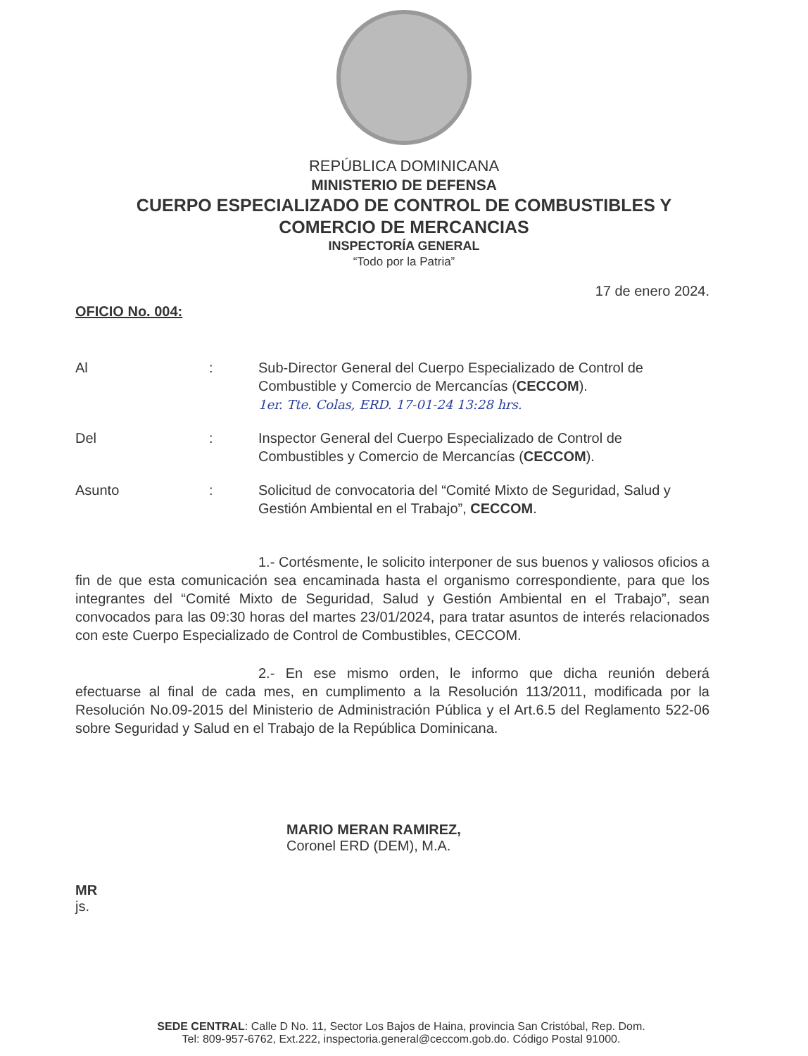REPÚBLICA DOMINICANA
MINISTERIO DE DEFENSA
CUERPO ESPECIALIZADO DE CONTROL DE COMBUSTIBLES Y
COMERCIO DE MERCANCIAS
INSPECTORÍA GENERAL
“Todo por la Patria”
17 de enero 2024.
OFICIO No. 004:
| Al | : | Sub-Director General del Cuerpo Especializado de Control de Combustible y Comercio de Mercancías ( CECCOM ). 1er. Tte. Colas, ERD. 17-01-24 13:28 hrs. |
| Del | : | Inspector General del Cuerpo Especializado de Control de Combustibles y Comercio de Mercancías ( CECCOM ). |
| Asunto | : | Solicitud de convocatoria del “Comité Mixto de Seguridad, Salud y Gestión Ambiental en el Trabajo”, CECCOM . |
1.- Cortésmente, le solicito interponer de sus buenos y valiosos oficios a fin de que esta comunicación sea encaminada hasta el organismo correspondiente, para que los integrantes del “Comité Mixto de Seguridad, Salud y Gestión Ambiental en el Trabajo”, sean convocados para las 09:30 horas del martes 23/01/2024, para tratar asuntos de interés relacionados con este Cuerpo Especializado de Control de Combustibles, CECCOM.
2.- En ese mismo orden, le informo que dicha reunión deberá efectuarse al final de cada mes, en cumplimento a la Resolución 113/2011, modificada por la Resolución No.09-2015 del Ministerio de Administración Pública y el Art.6.5 del Reglamento 522-06 sobre Seguridad y Salud en el Trabajo de la República Dominicana.
MARIO MERAN RAMIREZ,
Coronel ERD (DEM), M.A.
MR
js.
SEDE CENTRAL: Calle D No. 11, Sector Los Bajos de Haina, provincia San Cristóbal, Rep. Dom.
Tel: 809-957-6762, Ext.222, inspectoria.general@ceccom.gob.do. Código Postal 91000.